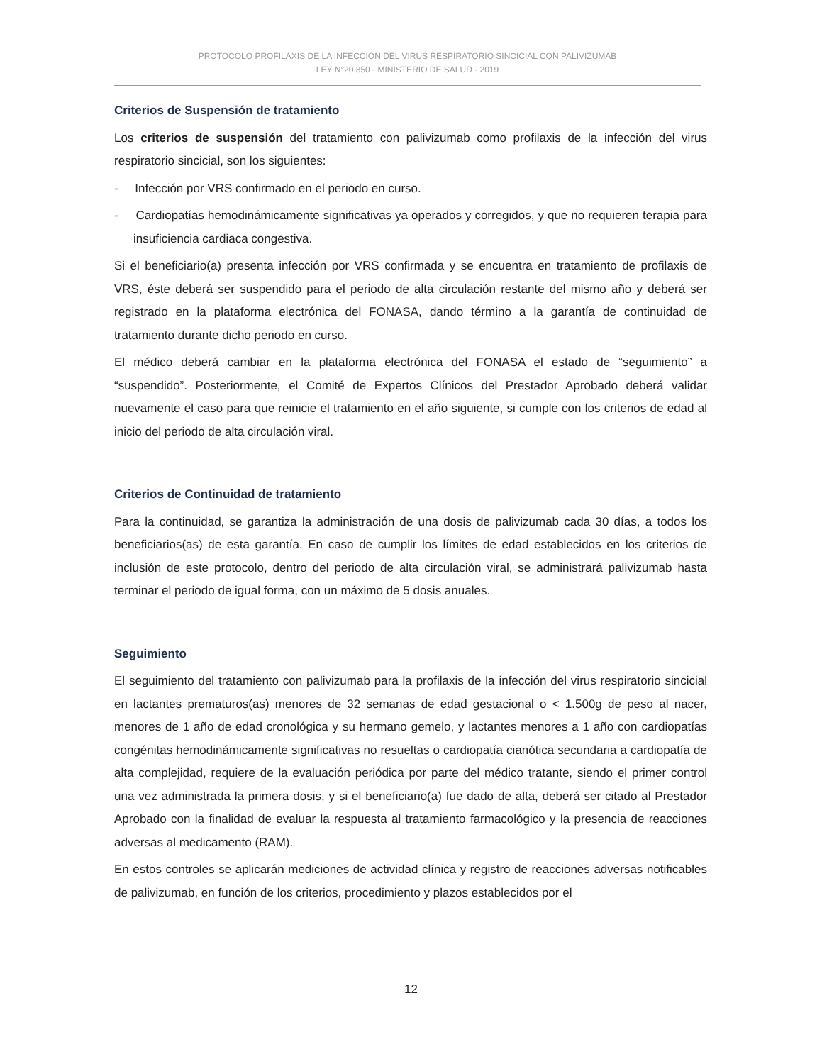PROTOCOLO PROFILAXIS DE LA INFECCIÓN DEL VIRUS RESPIRATORIO SINCICIAL CON PALIVIZUMAB
LEY N°20.850 - MINISTERIO DE SALUD - 2019
Criterios de Suspensión de tratamiento
Los criterios de suspensión del tratamiento con palivizumab como profilaxis de la infección del virus respiratorio sincicial, son los siguientes:
- Infección por VRS confirmado en el periodo en curso.
- Cardiopatías hemodinámicamente significativas ya operados y corregidos, y que no requieren terapia para insuficiencia cardiaca congestiva.
Si el beneficiario(a) presenta infección por VRS confirmada y se encuentra en tratamiento de profilaxis de VRS, éste deberá ser suspendido para el periodo de alta circulación restante del mismo año y deberá ser registrado en la plataforma electrónica del FONASA, dando término a la garantía de continuidad de tratamiento durante dicho periodo en curso.
El médico deberá cambiar en la plataforma electrónica del FONASA el estado de “seguimiento” a “suspendido”. Posteriormente, el Comité de Expertos Clínicos del Prestador Aprobado deberá validar nuevamente el caso para que reinicie el tratamiento en el año siguiente, si cumple con los criterios de edad al inicio del periodo de alta circulación viral.
Criterios de Continuidad de tratamiento
Para la continuidad, se garantiza la administración de una dosis de palivizumab cada 30 días, a todos los beneficiarios(as) de esta garantía. En caso de cumplir los límites de edad establecidos en los criterios de inclusión de este protocolo, dentro del periodo de alta circulación viral, se administrará palivizumab hasta terminar el periodo de igual forma, con un máximo de 5 dosis anuales.
Seguimiento
El seguimiento del tratamiento con palivizumab para la profilaxis de la infección del virus respiratorio sincicial en lactantes prematuros(as) menores de 32 semanas de edad gestacional o < 1.500g de peso al nacer, menores de 1 año de edad cronológica y su hermano gemelo, y lactantes menores a 1 año con cardiopatías congénitas hemodinámicamente significativas no resueltas o cardiopatía cianótica secundaria a cardiopatía de alta complejidad, requiere de la evaluación periódica por parte del médico tratante, siendo el primer control una vez administrada la primera dosis, y si el beneficiario(a) fue dado de alta, deberá ser citado al Prestador Aprobado con la finalidad de evaluar la respuesta al tratamiento farmacológico y la presencia de reacciones adversas al medicamento (RAM).
En estos controles se aplicarán mediciones de actividad clínica y registro de reacciones adversas notificables de palivizumab, en función de los criterios, procedimiento y plazos establecidos por el
12